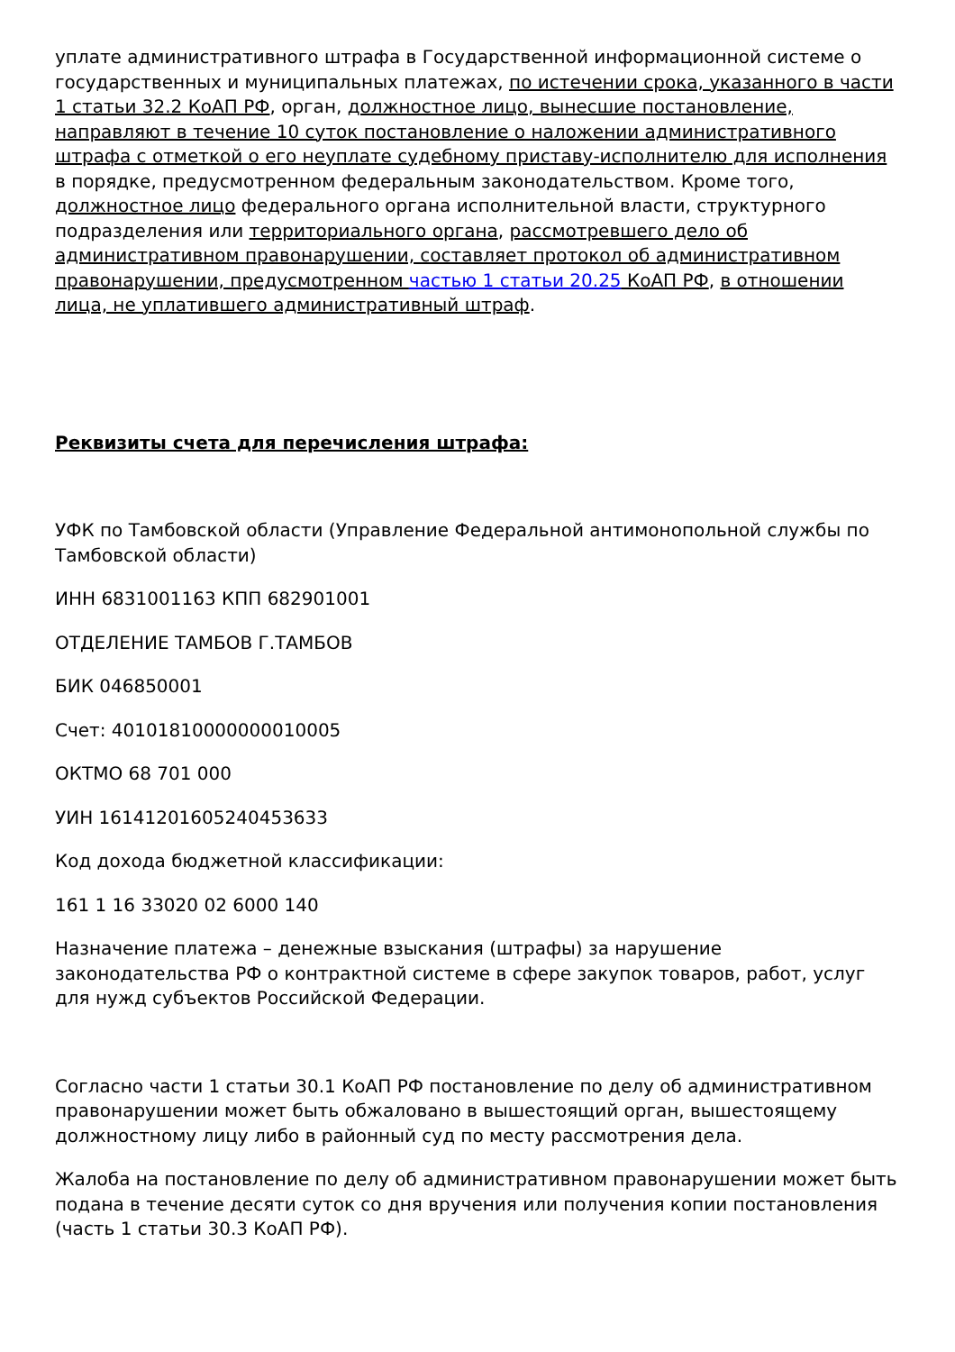уплате административного штрафа в Государственной информационной системе о государственных и муниципальных платежах, по истечении срока, указанного в части 1 статьи 32.2 КоАП РФ, орган, должностное лицо, вынесшие постановление, направляют в течение 10 суток постановление о наложении административного штрафа с отметкой о его неуплате судебному приставу-исполнителю для исполнения в порядке, предусмотренном федеральным законодательством. Кроме того, должностное лицо федерального органа исполнительной власти, структурного подразделения или территориального органа, рассмотревшего дело об административном правонарушении, составляет протокол об административном правонарушении, предусмотренном частью 1 статьи 20.25 КоАП РФ, в отношении лица, не уплатившего административный штраф.
Реквизиты счета для перечисления штрафа:
УФК по Тамбовской области (Управление Федеральной антимонопольной службы по Тамбовской области)
ИНН 6831001163 КПП 682901001
ОТДЕЛЕНИЕ ТАМБОВ Г.ТАМБОВ
БИК 046850001
Счет: 40101810000000010005
ОКТМО 68 701 000
УИН 16141201605240453633
Код дохода бюджетной классификации:
161 1 16 33020 02 6000 140
Назначение платежа – денежные взыскания (штрафы) за нарушение законодательства РФ о контрактной системе в сфере закупок товаров, работ, услуг для нужд субъектов Российской Федерации.
Согласно части 1 статьи 30.1 КоАП РФ постановление по делу об административном правонарушении может быть обжаловано в вышестоящий орган, вышестоящему должностному лицу либо в районный суд по месту рассмотрения дела.
Жалоба на постановление по делу об административном правонарушении может быть подана в течение десяти суток со дня вручения или получения копии постановления (часть 1 статьи 30.3 КоАП РФ).